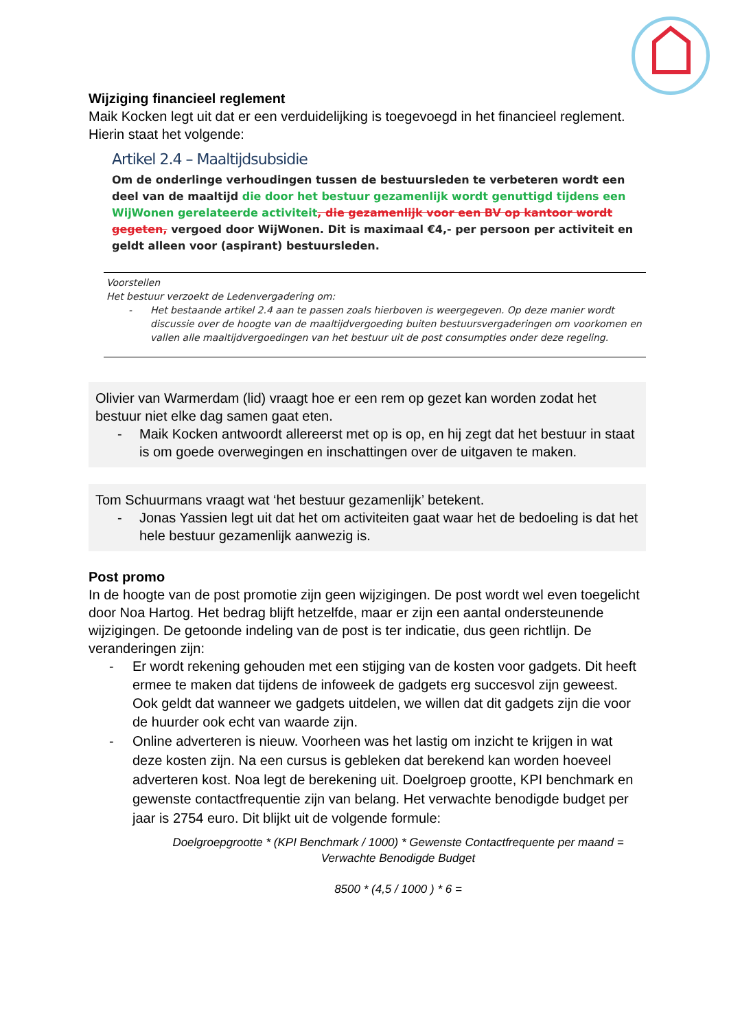Wijziging financieel reglement
Maik Kocken legt uit dat er een verduidelijking is toegevoegd in het financieel reglement. Hierin staat het volgende:
Artikel 2.4 – Maaltijdsubsidie
Om de onderlinge verhoudingen tussen de bestuursleden te verbeteren wordt een deel van de maaltijd die door het bestuur gezamenlijk wordt genuttigd tijdens een WijWonen gerelateerde activiteit, die gezamenlijk voor een BV op kantoor wordt gegeten, vergoed door WijWonen. Dit is maximaal €4,- per persoon per activiteit en geldt alleen voor (aspirant) bestuursleden.
Voorstellen
Het bestuur verzoekt de Ledenvergadering om:
- Het bestaande artikel 2.4 aan te passen zoals hierboven is weergegeven. Op deze manier wordt discussie over de hoogte van de maaltijdvergoeding buiten bestuursvergaderingen om voorkomen en vallen alle maaltijdvergoedingen van het bestuur uit de post consumpties onder deze regeling.
Olivier van Warmerdam (lid) vraagt hoe er een rem op gezet kan worden zodat het bestuur niet elke dag samen gaat eten.
- Maik Kocken antwoordt allereerst met op is op, en hij zegt dat het bestuur in staat is om goede overwegingen en inschattingen over de uitgaven te maken.
Tom Schuurmans vraagt wat ‘het bestuur gezamenlijk’ betekent.
- Jonas Yassien legt uit dat het om activiteiten gaat waar het de bedoeling is dat het hele bestuur gezamenlijk aanwezig is.
Post promo
In de hoogte van de post promotie zijn geen wijzigingen. De post wordt wel even toegelicht door Noa Hartog. Het bedrag blijft hetzelfde, maar er zijn een aantal ondersteunende wijzigingen. De getoonde indeling van de post is ter indicatie, dus geen richtlijn. De veranderingen zijn:
- Er wordt rekening gehouden met een stijging van de kosten voor gadgets. Dit heeft ermee te maken dat tijdens de infoweek de gadgets erg succesvol zijn geweest. Ook geldt dat wanneer we gadgets uitdelen, we willen dat dit gadgets zijn die voor de huurder ook echt van waarde zijn.
- Online adverteren is nieuw. Voorheen was het lastig om inzicht te krijgen in wat deze kosten zijn. Na een cursus is gebleken dat berekend kan worden hoeveel adverteren kost. Noa legt de berekening uit. Doelgroep grootte, KPI benchmark en gewenste contactfrequentie zijn van belang. Het verwachte benodigde budget per jaar is 2754 euro. Dit blijkt uit de volgende formule:
Doelgroepgrootte * (KPI Benchmark / 1000) * Gewenste Contactfrequente per maand = Verwachte Benodigde Budget
8500 * (4,5 / 1000 ) * 6 =